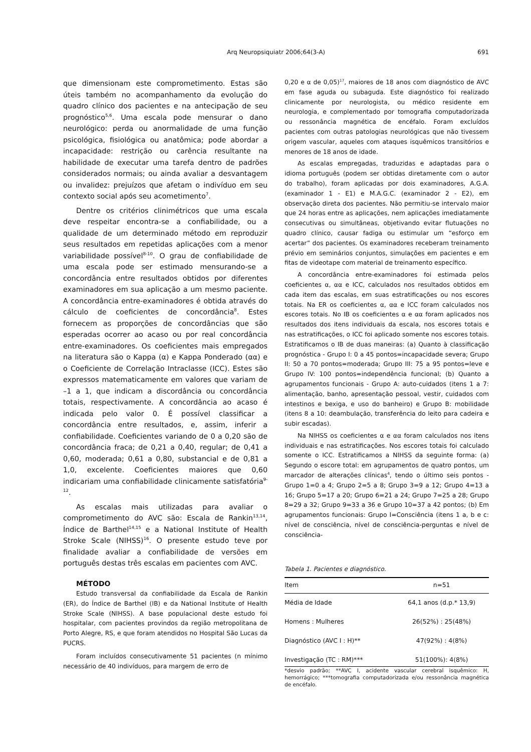Arq Neuropsiquiatr 2006;64(3-A)
691
que dimensionam este comprometimento. Estas são úteis também no acompanhamento da evolução do quadro clínico dos pacientes e na antecipação de seu prognóstico<sup>5,6</sup>. Uma escala pode mensurar o dano neurológico: perda ou anormalidade de uma função psicológica, fisiológica ou anatômica; pode abordar a incapacidade: restrição ou carência resultante na habilidade de executar uma tarefa dentro de padrões considerados normais; ou ainda avaliar a desvantagem ou invalidez: prejuízos que afetam o indivíduo em seu contexto social após seu acometimento<sup>7</sup>.
Dentre os critérios clinimétricos que uma escala deve respeitar encontra-se a confiabilidade, ou a qualidade de um determinado método em reproduzir seus resultados em repetidas aplicações com a menor variabilidade possível<sup>8-10</sup>. O grau de confiabilidade de uma escala pode ser estimado mensurando-se a concordância entre resultados obtidos por diferentes examinadores em sua aplicação a um mesmo paciente. A concordância entre-examinadores é obtida através do cálculo de coeficientes de concordância<sup>8</sup>. Estes fornecem as proporções de concordâncias que são esperadas ocorrer ao acaso ou por real concordância entre-examinadores. Os coeficientes mais empregados na literatura são o Kappa (α) e Kappa Ponderado (αα) e o Coeficiente de Correlação Intraclasse (ICC). Estes são expressos matematicamente em valores que variam de –1 a 1, que indicam a discordância ou concordância totais, respectivamente. A concordância ao acaso é indicada pelo valor 0. É possível classificar a concordância entre resultados, e, assim, inferir a confiabilidade. Coeficientes variando de 0 a 0,20 são de concordância fraca; de 0,21 a 0,40, regular; de 0,41 a 0,60, moderada; 0,61 a 0,80, substancial e de 0,81 a 1,0, excelente. Coeficientes maiores que 0,60 indicariam uma confiabilidade clinicamente satisfatória<sup>9-12</sup>.
As escalas mais utilizadas para avaliar o comprometimento do AVC são: Escala de Rankin<sup>13,14</sup>, Índice de Barthel<sup>14,15</sup> e a National Institute of Health Stroke Scale (NIHSS)<sup>16</sup>. O presente estudo teve por finalidade avaliar a confiabilidade de versões em português destas três escalas em pacientes com AVC.
MÉTODO
Estudo transversal da confiabilidade da Escala de Rankin (ER), do Índice de Barthel (IB) e da National Institute of Health Stroke Scale (NIHSS). A base populacional deste estudo foi hospitalar, com pacientes provindos da região metropolitana de Porto Alegre, RS, e que foram atendidos no Hospital São Lucas da PUCRS.
Foram incluídos consecutivamente 51 pacientes (n mínimo necessário de 40 indivíduos, para margem de erro de
0,20 e α de 0,05)<sup>17</sup>, maiores de 18 anos com diagnóstico de AVC em fase aguda ou subaguda. Este diagnóstico foi realizado clinicamente por neurologista, ou médico residente em neurologia, e complementado por tomografia computadorizada ou ressonância magnética de encéfalo. Foram excluídos pacientes com outras patologias neurológicas que não tivessem origem vascular, aqueles com ataques isquêmicos transitórios e menores de 18 anos de idade.
As escalas empregadas, traduzidas e adaptadas para o idioma português (podem ser obtidas diretamente com o autor do trabalho), foram aplicadas por dois examinadores, A.G.A. (examinador 1 - E1) e M.A.G.C. (examinador 2 - E2), em observação direta dos pacientes. Não permitiu-se intervalo maior que 24 horas entre as aplicações, nem aplicações imediatamente consecutivas ou simultâneas, objetivando evitar flutuações no quadro clínico, causar fadiga ou estimular um “esforço em acertar” dos pacientes. Os examinadores receberam treinamento prévio em seminários conjuntos, simulações em pacientes e em fitas de videotape com material de treinamento específico.
A concordância entre-examinadores foi estimada pelos coeficientes α, αα e ICC, calculados nos resultados obtidos em cada item das escalas, em suas estratificações ou nos escores totais. Na ER os coeficientes α, αα e ICC foram calculados nos escores totais. No IB os coeficientes α e αα foram aplicados nos resultados dos itens individuais da escala, nos escores totais e nas estratificações, o ICC foi aplicado somente nos escores totais. Estratificamos o IB de duas maneiras: (a) Quanto à classificação prognóstica - Grupo I: 0 a 45 pontos=incapacidade severa; Grupo II: 50 a 70 pontos=moderada; Grupo III: 75 a 95 pontos=leve e Grupo IV: 100 pontos=independência funcional; (b) Quanto a agrupamentos funcionais - Grupo A: auto-cuidados (itens 1 a 7: alimentação, banho, apresentação pessoal, vestir, cuidados com intestinos e bexiga, e uso do banheiro) e Grupo B: mobilidade (itens 8 a 10: deambulação, transferência do leito para cadeira e subir escadas).
Na NIHSS os coeficientes α e αα foram calculados nos itens individuais e nas estratificações. Nos escores totais foi calculado somente o ICC. Estratificamos a NIHSS da seguinte forma: (a) Segundo o escore total: em agrupamentos de quatro pontos, um marcador de alterações clínicas<sup>4</sup>, tendo o último seis pontos - Grupo 1=0 a 4; Grupo 2=5 a 8; Grupo 3=9 a 12; Grupo 4=13 a 16; Grupo 5=17 a 20; Grupo 6=21 a 24; Grupo 7=25 a 28; Grupo 8=29 a 32; Grupo 9=33 a 36 e Grupo 10=37 a 42 pontos; (b) Em agrupamentos funcionais: Grupo I=Consciência (itens 1 a, b e c: nível de consciência, nível de consciência-perguntas e nível de consciência-
Tabela 1. Pacientes e diagnóstico.
| Item | n=51 |
| --- | --- |
| Média de Idade | 64,1 anos (d.p.* 13,9) |
| Homens : Mulheres | 26(52%) : 25(48%) |
| Diagnóstico (AVC I : H)** | 47(92%) : 4(8%) |
| Investigação (TC : RM)*** | 51(100%): 4(8%) |
*desvio padrão; **AVC I, acidente vascular cerebral isquêmico: H, hemorrágico; ***tomografia computadorizada e/ou ressonância magnética de encéfalo.